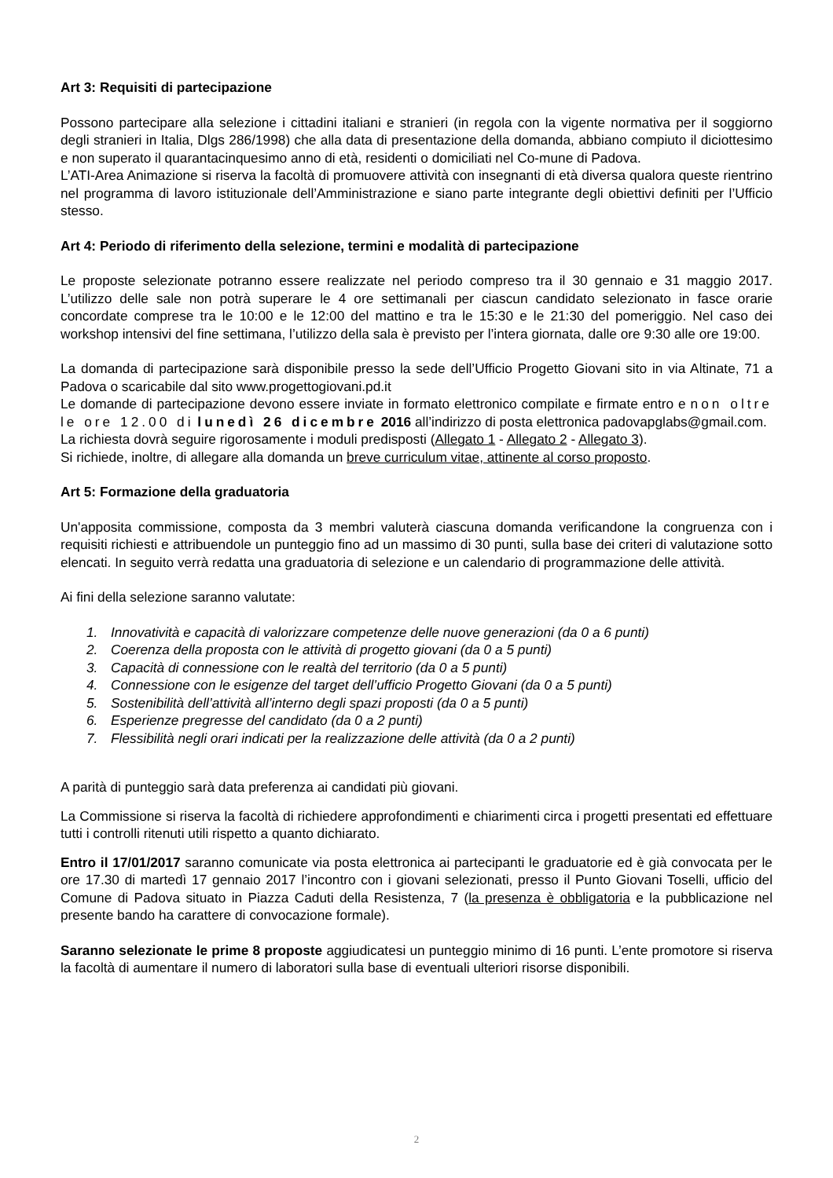Art 3: Requisiti di partecipazione
Possono partecipare alla selezione i cittadini italiani e stranieri (in regola con la vigente normativa per il soggiorno degli stranieri in Italia, Dlgs 286/1998) che alla data di presentazione della domanda, abbiano compiuto il diciottesimo e non superato il quarantacinquesimo anno di età, residenti o domiciliati nel Co-mune di Padova.
L’ATI-Area Animazione si riserva la facoltà di promuovere attività con insegnanti di età diversa qualora queste rientrino nel programma di lavoro istituzionale dell’Amministrazione e siano parte integrante degli obiettivi definiti per l’Ufficio stesso.
Art 4: Periodo di riferimento della selezione, termini e modalità di partecipazione
Le proposte selezionate potranno essere realizzate nel periodo compreso tra il 30 gennaio e 31 maggio 2017. L’utilizzo delle sale non potrà superare le 4 ore settimanali per ciascun candidato selezionato in fasce orarie concordate comprese tra le 10:00 e le 12:00 del mattino e tra le 15:30 e le 21:30 del pomeriggio. Nel caso dei workshop intensivi del fine settimana, l’utilizzo della sala è previsto per l’intera giornata, dalle ore 9:30 alle ore 19:00.
La domanda di partecipazione sarà disponibile presso la sede dell’Ufficio Progetto Giovani sito in via Altinate, 71 a Padova o scaricabile dal sito www.progettogiovani.pd.it
Le domande di partecipazione devono essere inviate in formato elettronico compilate e firmate entro e non oltre le ore 12.00 di lunedì 26 dicembre 2016 all’indirizzo di posta elettronica padovapglabs@gmail.com.
La richiesta dovrà seguire rigorosamente i moduli predisposti (Allegato 1 - Allegato 2 - Allegato 3).
Si richiede, inoltre, di allegare alla domanda un breve curriculum vitae, attinente al corso proposto.
Art 5: Formazione della graduatoria
Un'apposita commissione, composta da 3 membri valuterà ciascuna domanda verificandone la congruenza con i requisiti richiesti e attribuendole un punteggio fino ad un massimo di 30 punti, sulla base dei criteri di valutazione sotto elencati. In seguito verrà redatta una graduatoria di selezione e un calendario di programmazione delle attività.
Ai fini della selezione saranno valutate:
1. Innovatività e capacità di valorizzare competenze delle nuove generazioni (da 0 a 6 punti)
2. Coerenza della proposta con le attività di progetto giovani (da 0 a 5 punti)
3. Capacità di connessione con le realtà del territorio (da 0 a 5 punti)
4. Connessione con le esigenze del target dell’ufficio Progetto Giovani (da 0 a 5 punti)
5. Sostenibilità dell’attività all’interno degli spazi proposti (da 0 a 5 punti)
6. Esperienze pregresse del candidato (da 0 a 2 punti)
7. Flessibilità negli orari indicati per la realizzazione delle attività (da 0 a 2 punti)
A parità di punteggio sarà data preferenza ai candidati più giovani.
La Commissione si riserva la facoltà di richiedere approfondimenti e chiarimenti circa i progetti presentati ed effettuare tutti i controlli ritenuti utili rispetto a quanto dichiarato.
Entro il 17/01/2017 saranno comunicate via posta elettronica ai partecipanti le graduatorie ed è già convocata per le ore 17.30 di martedì 17 gennaio 2017 l’incontro con i giovani selezionati, presso il Punto Giovani Toselli, ufficio del Comune di Padova situato in Piazza Caduti della Resistenza, 7 (la presenza è obbligatoria e la pubblicazione nel presente bando ha carattere di convocazione formale).
Saranno selezionate le prime 8 proposte aggiudicatesi un punteggio minimo di 16 punti. L’ente promotore si riserva la facoltà di aumentare il numero di laboratori sulla base di eventuali ulteriori risorse disponibili.
2